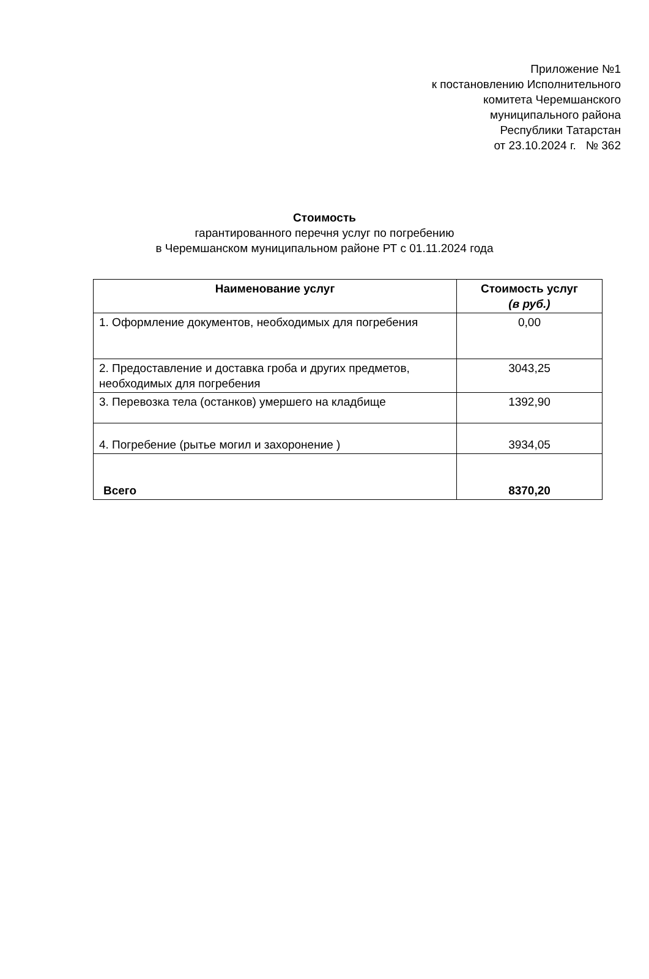Приложение №1
к постановлению Исполнительного
комитета Черемшанского
муниципального района
Республики Татарстан
от 23.10.2024 г. № 362
Стоимость
гарантированного перечня услуг по погребению
в Черемшанском муниципальном районе РТ с 01.11.2024 года
| Наименование услуг | Стоимость услуг (в руб.) |
| --- | --- |
| 1. Оформление документов, необходимых для погребения | 0,00 |
| 2. Предоставление и доставка гроба и других предметов, необходимых для погребения | 3043,25 |
| 3. Перевозка тела (останков) умершего на кладбище | 1392,90 |
| 4. Погребение (рытье могил и захоронение ) | 3934,05 |
| Всего | 8370,20 |